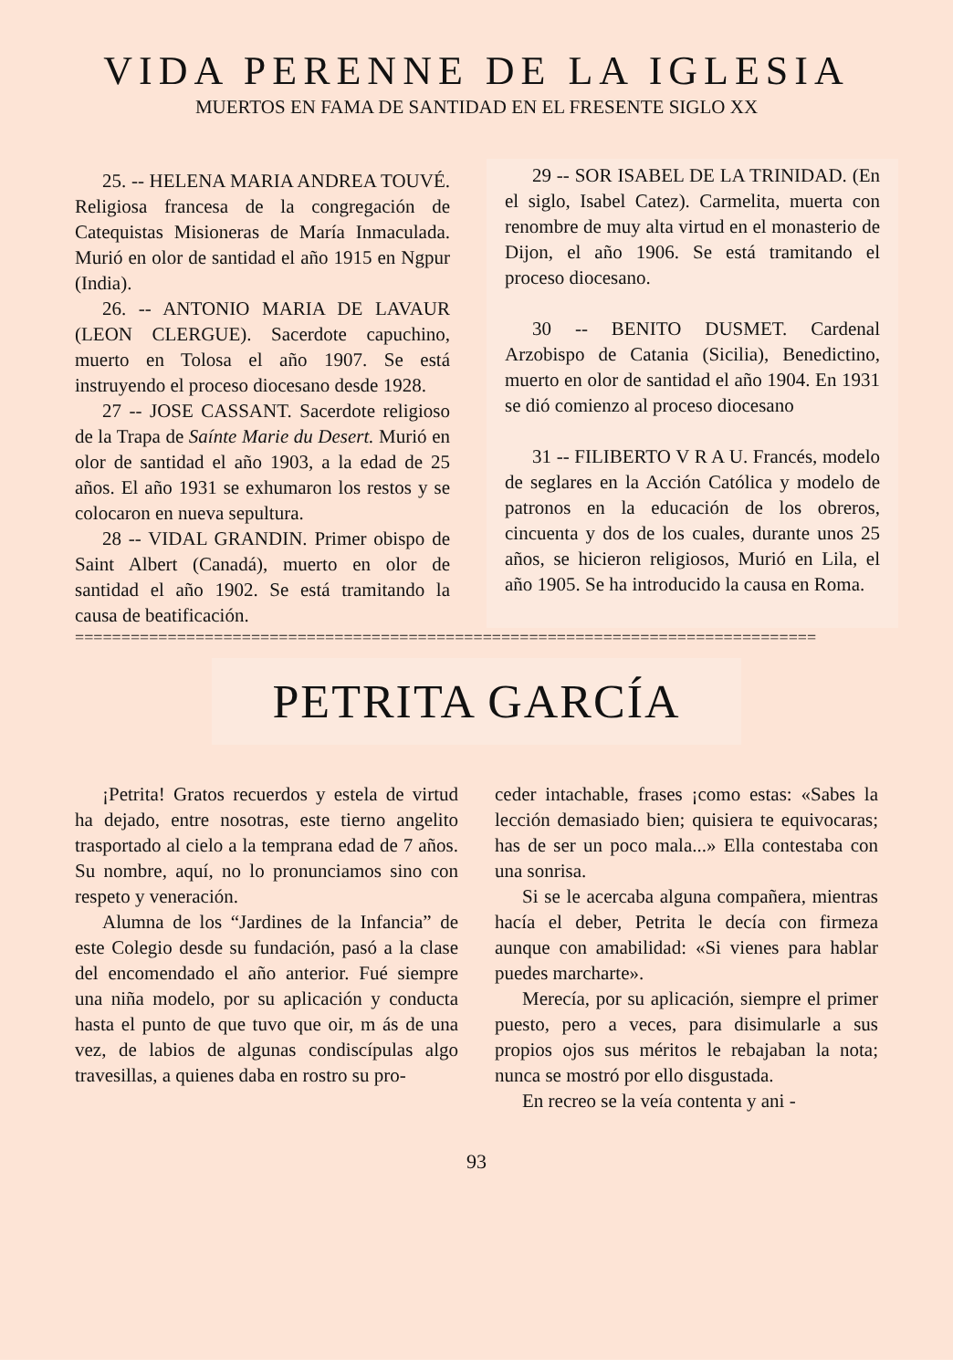VIDA PERENNE DE LA IGLESIA
MUERTOS EN FAMA DE SANTIDAD EN EL FRESENTE SIGLO XX
25. -- HELENA MARIA ANDREA TOUVÉ. Religiosa francesa de la congregación de Catequistas Misioneras de María Inmaculada. Murió en olor de santidad el año 1915 en Ngpur (India).
26. -- ANTONIO MARIA DE LAVAUR (LEON CLERGUE). Sacerdote capuchino, muerto en Tolosa el año 1907. Se está instruyendo el proceso diocesano desde 1928.
27 -- JOSE CASSANT. Sacerdote religioso de la Trapa de Saínte Marie du Desert. Murió en olor de santidad el año 1903, a la edad de 25 años. El año 1931 se exhumaron los restos y se colocaron en nueva sepultura.
28 -- VIDAL GRANDIN. Primer obispo de Saint Albert (Canadá), muerto en olor de santidad el año 1902. Se está tramitando la causa de beatificación.
29 -- SOR ISABEL DE LA TRINIDAD. (En el siglo, Isabel Catez). Carmelita, muerta con renombre de muy alta virtud en el monasterio de Dijon, el año 1906. Se está tramitando el proceso diocesano.
30 -- BENITO DUSMET. Cardenal Arzobispo de Catania (Sicilia), Benedictino, muerto en olor de santidad el año 1904. En 1931 se dió comienzo al proceso diocesano
31 -- FILIBERTO V R A U. Francés, modelo de seglares en la Acción Católica y modelo de patronos en la educación de los obreros, cincuenta y dos de los cuales, durante unos 25 años, se hicieron religiosos, Murió en Lila, el año 1905. Se ha introducido la causa en Roma.
================================================================================
PETRITA GARCÍA
¡Petrita! Gratos recuerdos y estela de virtud ha dejado, entre nosotras, este tierno angelito trasportado al cielo a la temprana edad de 7 años. Su nombre, aquí, no lo pronunciamos sino con respeto y veneración.
Alumna de los “Jardines de la Infancia” de este Colegio desde su fundación, pasó a la clase del encomendado el año anterior. Fué siempre una niña modelo, por su aplicación y conducta hasta el punto de que tuvo que oir, m ás de una vez, de labios de algunas condiscípulas algo travesillas, a quienes daba en rostro su pro-
ceder intachable, frases ¡como estas: «Sabes la lección demasiado bien; quisiera te equivocaras; has de ser un poco mala...» Ella contestaba con una sonrisa.
Si se le acercaba alguna compañera, mientras hacía el deber, Petrita le decía con firmeza aunque con amabilidad: «Si vienes para hablar puedes marcharte».
Merecía, por su aplicación, siempre el primer puesto, pero a veces, para disimularle a sus propios ojos sus méritos le rebajaban la nota; nunca se mostró por ello disgustada.
En recreo se la veía contenta y ani -
93